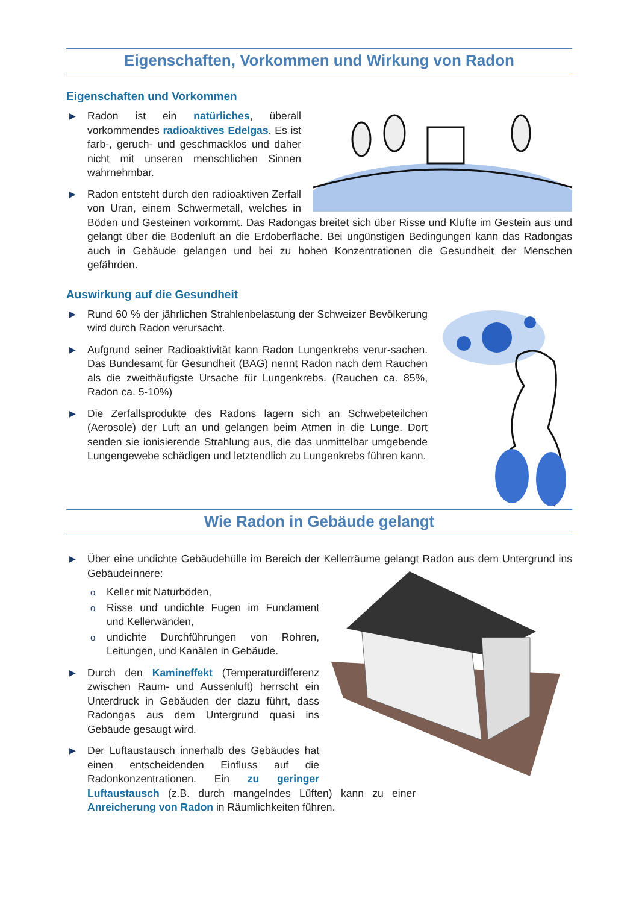Eigenschaften, Vorkommen und Wirkung von Radon
Eigenschaften und Vorkommen
▶ Radon ist ein natürliches, überall vorkommendes radioaktives Edelgas. Es ist farb-, geruch- und geschmacklos und daher nicht mit unseren menschlichen Sinnen wahrnehmbar.
▶ Radon entsteht durch den radioaktiven Zerfall von Uran, einem Schwermetall, welches in Böden und Gesteinen vorkommt. Das Radongas breitet sich über Risse und Klüfte im Gestein aus und gelangt über die Bodenluft an die Erdoberfläche. Bei ungünstigen Bedingungen kann das Radongas auch in Gebäude gelangen und bei zu hohen Konzentrationen die Gesundheit der Menschen gefährden.
Auswirkung auf die Gesundheit
▶ Rund 60 % der jährlichen Strahlenbelastung der Schweizer Bevölkerung wird durch Radon verursacht.
▶ Aufgrund seiner Radioaktivität kann Radon Lungenkrebs verur-sachen. Das Bundesamt für Gesundheit (BAG) nennt Radon nach dem Rauchen als die zweithäufigste Ursache für Lungenkrebs. (Rauchen ca. 85%, Radon ca. 5-10%)
▶ Die Zerfallsprodukte des Radons lagern sich an Schwebeteilchen (Aerosole) der Luft an und gelangen beim Atmen in die Lunge. Dort senden sie ionisierende Strahlung aus, die das unmittelbar umgebende Lungengewebe schädigen und letztendlich zu Lungenkrebs führen kann.
Wie Radon in Gebäude gelangt
▶ Über eine undichte Gebäudehülle im Bereich der Kellerräume gelangt Radon aus dem Untergrund ins Gebäudeinnere:
o Keller mit Naturböden,
o Risse und undichte Fugen im Fundament und Kellerwänden,
o undichte Durchführungen von Rohren, Leitungen, und Kanälen in Gebäude.
▶ Durch den Kamineffekt (Temperaturdifferenz zwischen Raum- und Aussenluft) herrscht ein Unterdruck in Gebäuden der dazu führt, dass Radongas aus dem Untergrund quasi ins Gebäude gesaugt wird.
▶ Der Luftaustausch innerhalb des Gebäudes hat einen entscheidenden Einfluss auf die Radonkonzentrationen. Ein zu geringer Luftaustausch (z.B. durch mangelndes Lüften) kann zu einer Anreicherung von Radon in Räumlichkeiten führen.